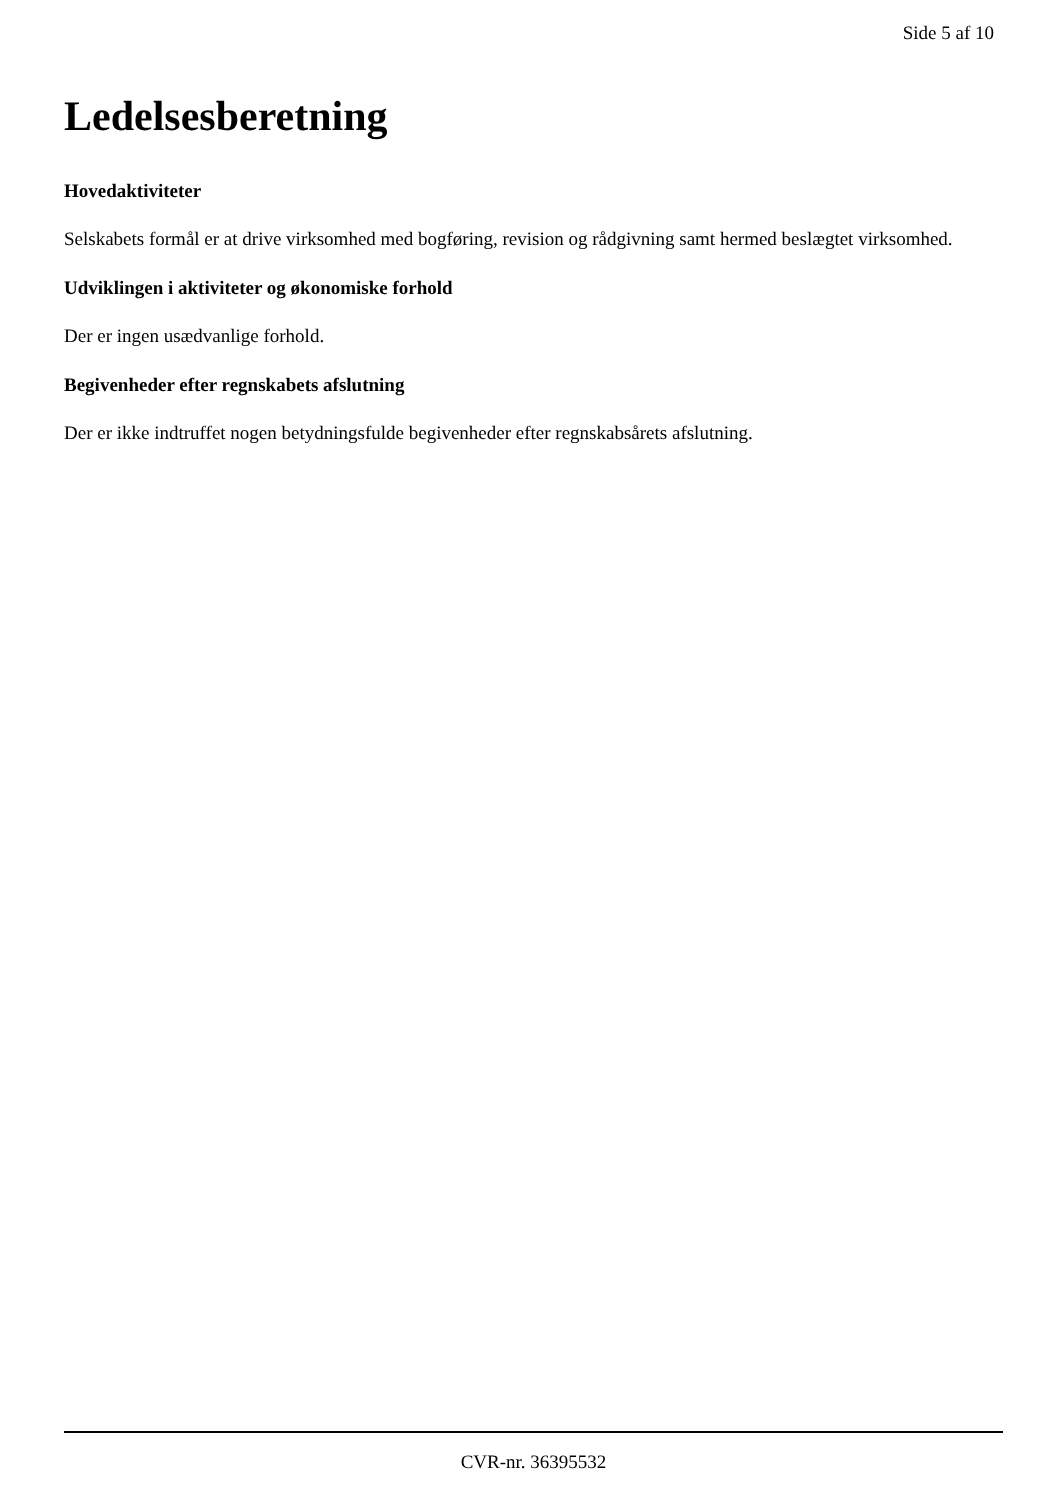Side 5 af 10
Ledelsesberetning
Hovedaktiviteter
Selskabets formål er at drive virksomhed med bogføring, revision og rådgivning samt hermed beslægtet virksomhed.
Udviklingen i aktiviteter og økonomiske forhold
Der er ingen usædvanlige forhold.
Begivenheder efter regnskabets afslutning
Der er ikke indtruffet nogen betydningsfulde begivenheder efter regnskabsårets afslutning.
CVR-nr. 36395532